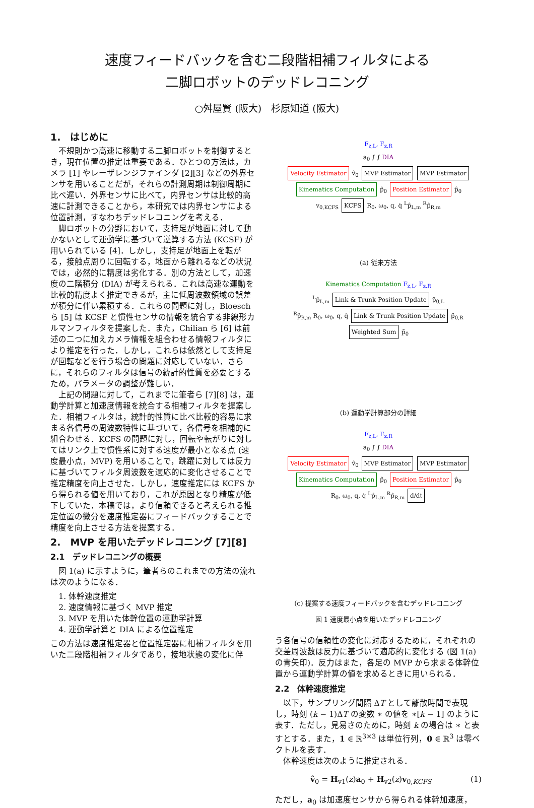速度フィードバックを含む二段階相補フィルタによる
二脚ロボットのデッドレコニング
○舛屋賢 (阪大)　杉原知道 (阪大)
1.　はじめに
不規則かつ高速に移動する二脚ロボットを制御するとき，現在位置の推定は重要である．ひとつの方法は，カメラ [1] やレーザレンジファインダ [2][3] などの外界センサを用いることだが，それらの計測周期は制御周期に比べ遅い．外界センサに比べて，内界センサは比較的高速に計測できることから，本研究では内界センサによる位置計測，すなわちデッドレコニングを考える．
脚ロボットの分野において，支持足が地面に対して動かないとして運動学に基づいて逆算する方法 (KCSF) が用いられている [4]．しかし，支持足が地面上を転がる，接触点周りに回転する，地面から離れるなどの状況では，必然的に精度は劣化する．別の方法として，加速度の二階積分 (DIA) が考えられる．これは高速な運動を比較的精度よく推定できるが，主に低周波数領域の誤差が積分に伴い累積する．これらの問題に対し，Bloesch ら [5] は KCSF と慣性センサの情報を統合する非線形カルマンフィルタを提案した．また，Chilian ら [6] は前述の二つに加えカメラ情報を組合わせる情報フィルタにより推定を行った．しかし，これらは依然として支持足が回転などを行う場合の問題に対応していない．さらに，それらのフィルタは信号の統計的性質を必要とするため，パラメータの調整が難しい．
上記の問題に対して，これまでに筆者ら [7][8] は，運動学計算と加速度情報を統合する相補フィルタを提案した．相補フィルタは，統計的性質に比べ比較的容易に求まる各信号の周波数特性に基づいて，各信号を相補的に組合わせる．KCFS の問題に対し，回転や転がりに対してはリンク上で慣性系に対する速度が最小となる点 (速度最小点，MVP) を用いることで，跳躍に対しては反力に基づいてフィルタ周波数を適応的に変化させることで推定精度を向上させた．しかし，速度推定には KCFS から得られる値を用いており，これが原因となり精度が低下していた．本稿では，より信頼できると考えられる推定位置の微分を速度推定器にフィードバックすることで精度を向上させる方法を提案する．
2.　MVP を用いたデッドレコニング [7][8]
2.1　デッドレコニングの概要
図 1(a) に示すように，筆者らのこれまでの方法の流れは次のようになる．
1. 体幹速度推定
2. 速度情報に基づく MVP 推定
3. MVP を用いた体幹位置の運動学計算
4. 運動学計算と DIA による位置推定
この方法は速度推定器と位置推定器に相補フィルタを用いた二段階相補フィルタであり，接地状態の変化に伴
F<sub>z,L</sub>, F<sub>z,R</sub>
a<sub>0</sub> ∫ ∫ DIA
Velocity Estimator v̂<sub>0</sub> MVP Estimator MVP Estimator Kinematics Computation p̃<sub>0</sub> Position Estimator p̂<sub>0</sub>
v<sub>0,KCFS</sub> KCFS R<sub>0</sub>, ω<sub>0</sub>, q, q̇ <sup>L</sup>p̂<sub>L,m</sub> <sup>R</sup>p̂<sub>R,m</sub>
(a) 従来方法
Kinematics Computation F<sub>z,L</sub>, F<sub>z,R</sub>
<sup>L</sup>p̂<sub>L,m</sub> Link & Trunk Position Update p̃<sub>0,L</sub>
<sup>R</sup>p̂<sub>R,m</sub> R<sub>0</sub>, ω<sub>0</sub>, q, q̇ Link & Trunk Position Update p̃<sub>0,R</sub> Weighted Sum p̃<sub>0</sub>
(b) 運動学計算部分の詳細
F<sub>z,L</sub>, F<sub>z,R</sub>
a<sub>0</sub> ∫ ∫ DIA
Velocity Estimator v̂<sub>0</sub> MVP Estimator MVP Estimator Kinematics Computation p̃<sub>0</sub> Position Estimator p̂<sub>0</sub>
R<sub>0</sub>, ω<sub>0</sub>, q, q̇ <sup>L</sup>p̂<sub>L,m</sub> <sup>R</sup>p̂<sub>R,m</sub> d/dt
(c) 提案する速度フィードバックを含むデッドレコニング
図 1 速度最小点を用いたデッドレコニング
う各信号の信頼性の変化に対応するために，それぞれの交差周波数は反力に基づいて適応的に変化する (図 1(a) の青矢印)．反力はまた，各足の MVP から求まる体幹位置から運動学計算の値を求めるときに用いられる．
2.2　体幹速度推定
以下，サンプリング間隔 ΔT として離散時間で表現し，時刻 (k − 1)ΔT の変数 ∗ の値を ∗[k − 1] のように表す．ただし，見易さのために，時刻 k の場合は ∗ と表すとする．また，1 ∈ ℝ<sup>3×3</sup> は単位行列，0 ∈ ℝ<sup>3</sup> は零ベクトルを表す．
体幹速度は次のように推定される．
v̂<sub>0</sub> = H<sub>v1</sub>(z)a<sub>0</sub> + H<sub>v2</sub>(z)v<sub>0,KCFS</sub> (1)
ただし，a<sub>0</sub> は加速度センサから得られる体幹加速度，